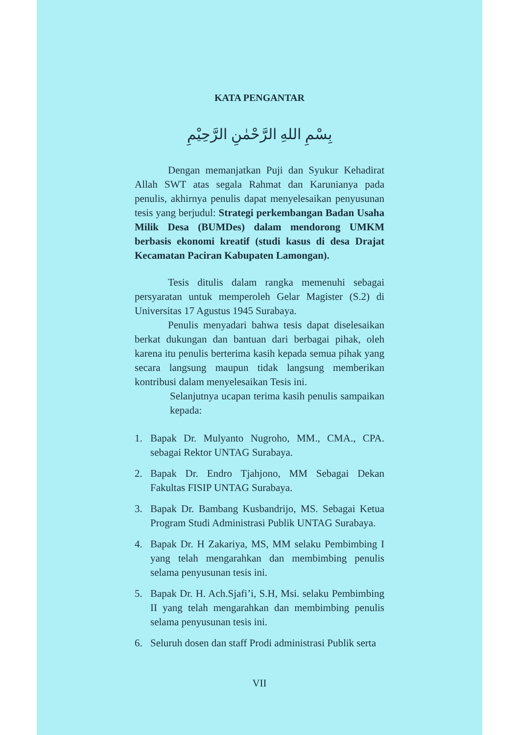KATA PENGANTAR
بِسْمِ اللهِ الرَّحْمٰنِ الرَّحِيْمِ
Dengan memanjatkan Puji dan Syukur Kehadirat Allah SWT atas segala Rahmat dan Karunianya pada penulis, akhirnya penulis dapat menyelesaikan penyusunan tesis yang berjudul: Strategi perkembangan Badan Usaha Milik Desa (BUMDes) dalam mendorong UMKM berbasis ekonomi kreatif (studi kasus di desa Drajat Kecamatan Paciran Kabupaten Lamongan).
Tesis ditulis dalam rangka memenuhi sebagai persyaratan untuk memperoleh Gelar Magister (S.2) di Universitas 17 Agustus 1945 Surabaya.
Penulis menyadari bahwa tesis dapat diselesaikan berkat dukungan dan bantuan dari berbagai pihak, oleh karena itu penulis berterima kasih kepada semua pihak yang secara langsung maupun tidak langsung memberikan kontribusi dalam menyelesaikan Tesis ini.
Selanjutnya ucapan terima kasih penulis sampaikan kepada:
1. Bapak Dr. Mulyanto Nugroho, MM., CMA., CPA. sebagai Rektor UNTAG Surabaya.
2. Bapak Dr. Endro Tjahjono, MM Sebagai Dekan Fakultas FISIP UNTAG Surabaya.
3. Bapak Dr. Bambang Kusbandrijo, MS. Sebagai Ketua Program Studi Administrasi Publik UNTAG Surabaya.
4. Bapak Dr. H Zakariya, MS, MM selaku Pembimbing I yang telah mengarahkan dan membimbing penulis selama penyusunan tesis ini.
5. Bapak Dr. H. Ach.Sjafi’i, S.H, Msi. selaku Pembimbing II yang telah mengarahkan dan membimbing penulis selama penyusunan tesis ini.
6. Seluruh dosen dan staff Prodi administrasi Publik serta
VII